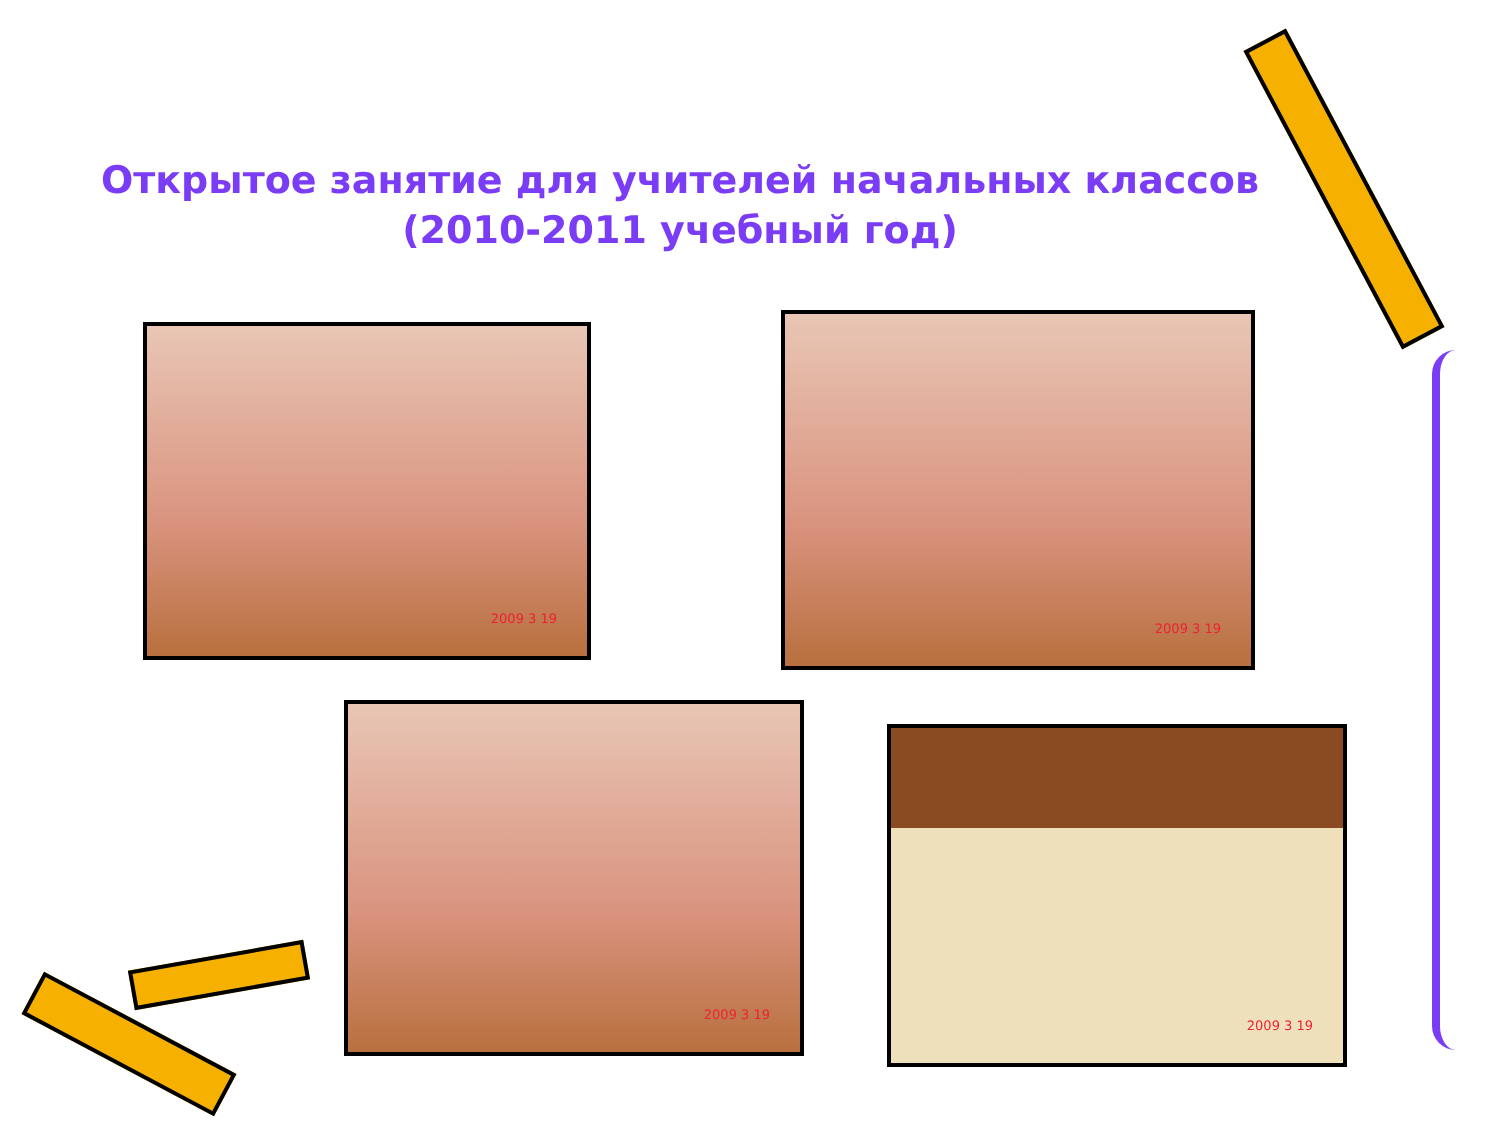Открытое занятие для учителей начальных классов
(2010-2011 учебный год)
2009 3 19
2009 3 19
2009 3 19
2009 3 19